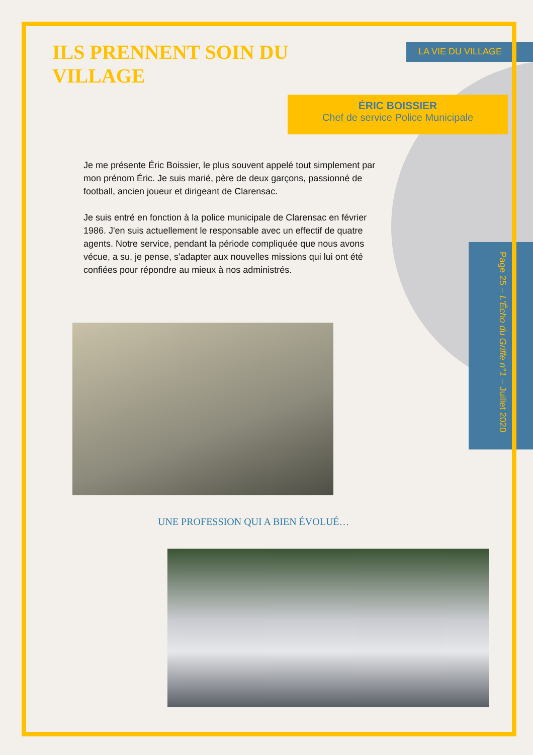ILS PRENNENT SOIN DU VILLAGE
LA VIE DU VILLAGE
ÉRIC BOISSIER
Chef de service Police Municipale
Je me présente Éric Boissier, le plus souvent appelé tout simplement par mon prénom Éric. Je suis marié, père de deux garçons, passionné de football, ancien joueur et dirigeant de Clarensac.
Je suis entré en fonction à la police municipale de Clarensac en février 1986. J'en suis actuellement le responsable avec un effectif de quatre agents. Notre service, pendant la période compliquée que nous avons vécue, a su, je pense, s'adapter aux nouvelles missions qui lui ont été confiées pour répondre au mieux à nos administrés.
UNE PROFESSION QUI A BIEN ÉVOLUÉ…
Page 25 – L'Écho du Griffe n°1 – Juillet 2020